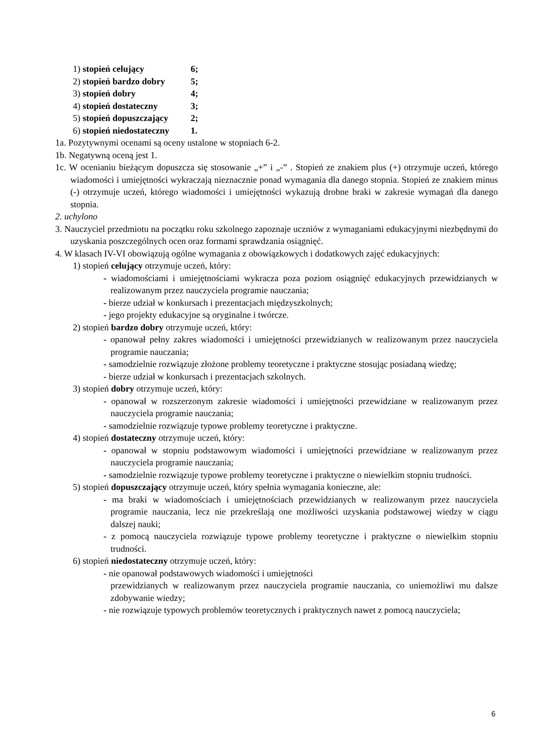1) stopień celujący 6;
2) stopień bardzo dobry 5;
3) stopień dobry 4;
4) stopień dostateczny 3;
5) stopień dopuszczający 2;
6) stopień niedostateczny 1.
1a. Pozytywnymi ocenami są oceny ustalone w stopniach 6-2.
1b. Negatywną oceną jest 1.
1c. W ocenianiu bieżącym dopuszcza się stosowanie „+” i „-” . Stopień ze znakiem plus (+) otrzymuje uczeń, którego wiadomości i umiejętności wykraczają nieznacznie ponad wymagania dla danego stopnia. Stopień ze znakiem minus (-) otrzymuje uczeń, którego wiadomości i umiejętności wykazują drobne braki w zakresie wymagań dla danego stopnia.
2. uchylono
3. Nauczyciel przedmiotu na początku roku szkolnego zapoznaje uczniów z wymaganiami edukacyjnymi niezbędnymi do uzyskania poszczególnych ocen oraz formami sprawdzania osiągnięć.
4. W klasach IV-VI obowiązują ogólne wymagania z obowiązkowych i dodatkowych zajęć edukacyjnych:
1) stopień celujący otrzymuje uczeń, który:
- wiadomościami i umiejętnościami wykracza poza poziom osiągnięć edukacyjnych przewidzianych w realizowanym przez nauczyciela programie nauczania;
- bierze udział w konkursach i prezentacjach międzyszkolnych;
- jego projekty edukacyjne są oryginalne i twórcze.
2) stopień bardzo dobry otrzymuje uczeń, który:
- opanował pełny zakres wiadomości i umiejętności przewidzianych w realizowanym przez nauczyciela programie nauczania;
- samodzielnie rozwiązuje złożone problemy teoretyczne i praktyczne stosując posiadaną wiedzę;
- bierze udział w konkursach i prezentacjach szkolnych.
3) stopień dobry otrzymuje uczeń, który:
- opanował w rozszerzonym zakresie wiadomości i umiejętności przewidziane w realizowanym przez nauczyciela programie nauczania;
- samodzielnie rozwiązuje typowe problemy teoretyczne i praktyczne.
4) stopień dostateczny otrzymuje uczeń, który:
- opanował w stopniu podstawowym wiadomości i umiejętności przewidziane w realizowanym przez nauczyciela programie nauczania;
- samodzielnie rozwiązuje typowe problemy teoretyczne i praktyczne o niewielkim stopniu trudności.
5) stopień dopuszczający otrzymuje uczeń, który spełnia wymagania konieczne, ale:
- ma braki w wiadomościach i umiejętnościach przewidzianych w realizowanym przez nauczyciela programie nauczania, lecz nie przekreślają one możliwości uzyskania podstawowej wiedzy w ciągu dalszej nauki;
- z pomocą nauczyciela rozwiązuje typowe problemy teoretyczne i praktyczne o niewielkim stopniu trudności.
6) stopień niedostateczny otrzymuje uczeń, który:
- nie opanował podstawowych wiadomości i umiejętności
przewidzianych w realizowanym przez nauczyciela programie nauczania, co uniemożliwi mu dalsze zdobywanie wiedzy;
- nie rozwiązuje typowych problemów teoretycznych i praktycznych nawet z pomocą nauczyciela;
6